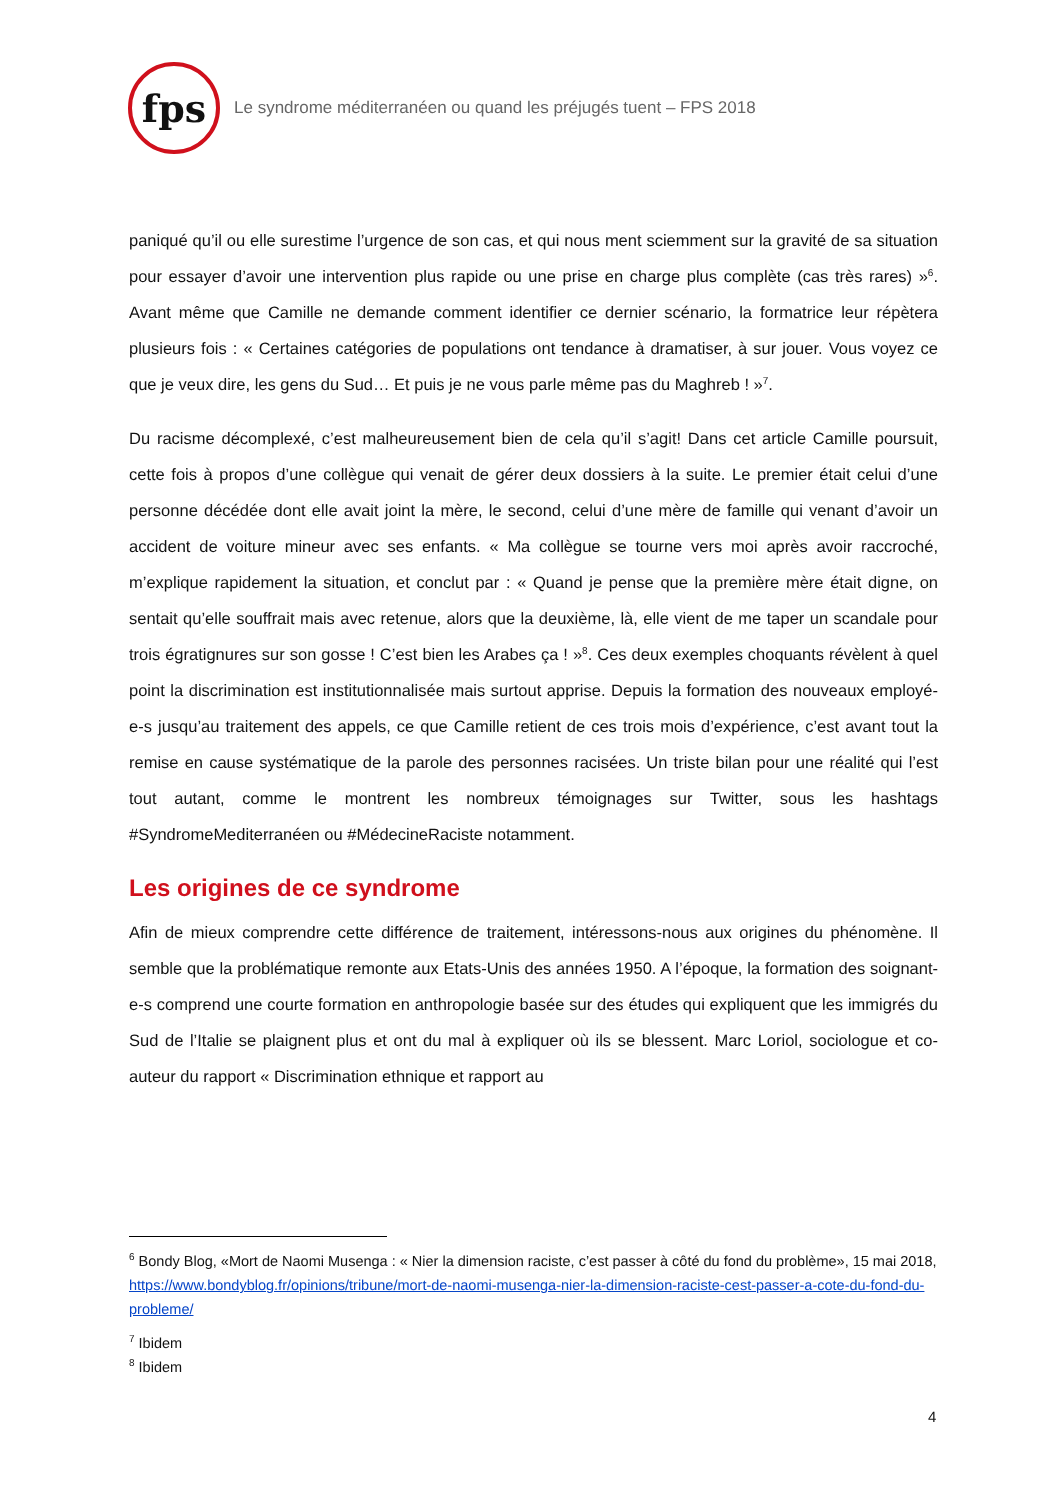fps
Le syndrome méditerranéen ou quand les préjugés tuent – FPS 2018
paniqué qu’il ou elle surestime l’urgence de son cas, et qui nous ment sciemment sur la gravité de sa situation pour essayer d’avoir une intervention plus rapide ou une prise en charge plus complète (cas très rares) »<sup>6</sup>. Avant même que Camille ne demande comment identifier ce dernier scénario, la formatrice leur répètera plusieurs fois : « Certaines catégories de populations ont tendance à dramatiser, à sur jouer. Vous voyez ce que je veux dire, les gens du Sud… Et puis je ne vous parle même pas du Maghreb ! »<sup>7</sup>.
Du racisme décomplexé, c’est malheureusement bien de cela qu’il s’agit! Dans cet article Camille poursuit, cette fois à propos d’une collègue qui venait de gérer deux dossiers à la suite. Le premier était celui d’une personne décédée dont elle avait joint la mère, le second, celui d’une mère de famille qui venant d’avoir un accident de voiture mineur avec ses enfants. « Ma collègue se tourne vers moi après avoir raccroché, m’explique rapidement la situation, et conclut par : « Quand je pense que la première mère était digne, on sentait qu’elle souffrait mais avec retenue, alors que la deuxième, là, elle vient de me taper un scandale pour trois égratignures sur son gosse ! C’est bien les Arabes ça ! »<sup>8</sup>. Ces deux exemples choquants révèlent à quel point la discrimination est institutionnalisée mais surtout apprise. Depuis la formation des nouveaux employé-e-s jusqu’au traitement des appels, ce que Camille retient de ces trois mois d’expérience, c’est avant tout la remise en cause systématique de la parole des personnes racisées. Un triste bilan pour une réalité qui l’est tout autant, comme le montrent les nombreux témoignages sur Twitter, sous les hashtags #SyndromeMediterranéen ou #MédecineRaciste notamment.
Les origines de ce syndrome
Afin de mieux comprendre cette différence de traitement, intéressons-nous aux origines du phénomène. Il semble que la problématique remonte aux Etats-Unis des années 1950. A l’époque, la formation des soignant-e-s comprend une courte formation en anthropologie basée sur des études qui expliquent que les immigrés du Sud de l’Italie se plaignent plus et ont du mal à expliquer où ils se blessent. Marc Loriol, sociologue et co-auteur du rapport « Discrimination ethnique et rapport au
<sup>6</sup> Bondy Blog, «Mort de Naomi Musenga : « Nier la dimension raciste, c’est passer à côté du fond du problème», 15 mai 2018, https://www.bondyblog.fr/opinions/tribune/mort-de-naomi-musenga-nier-la-dimension-raciste-cest-passer-a-cote-du-fond-du-probleme/
<sup>7</sup> Ibidem
<sup>8</sup> Ibidem
4